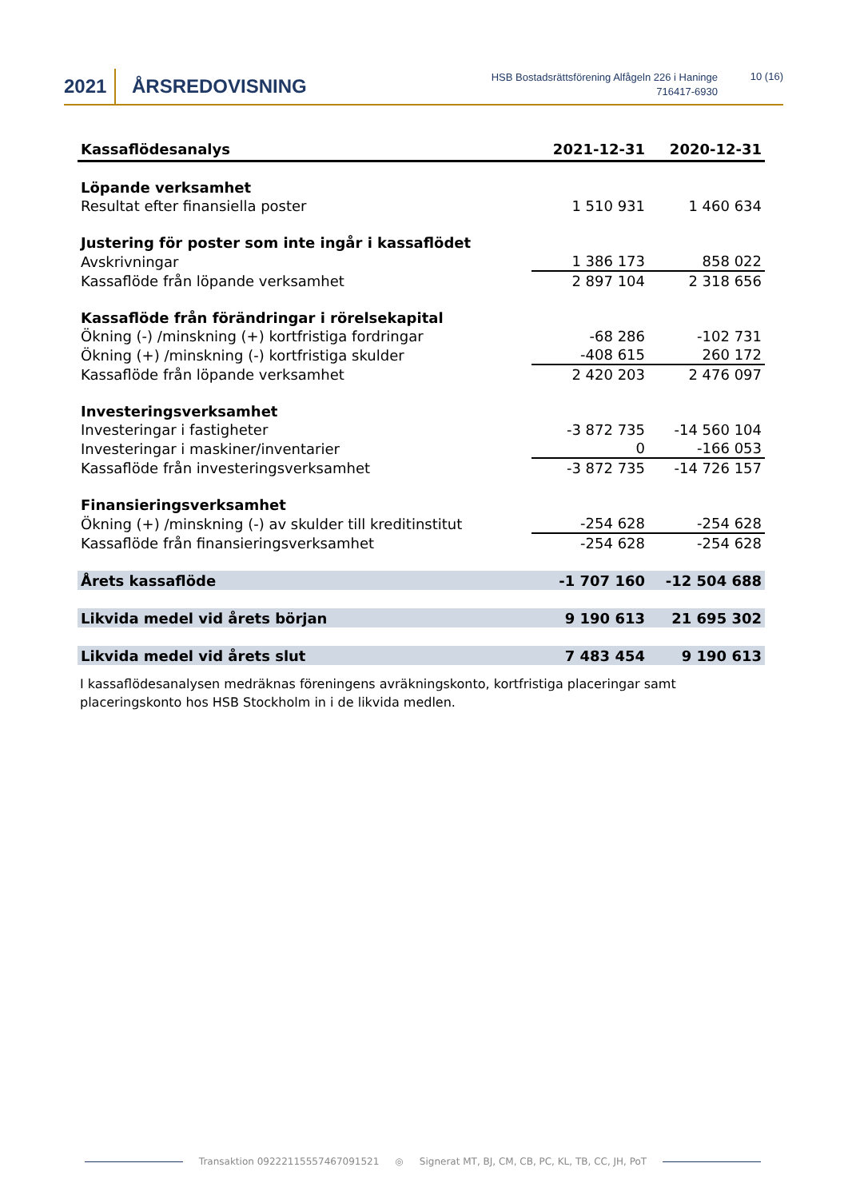2021 ÅRSREDOVISNING
HSB Bostadsrättsförening Alfågeln 226 i Haninge
716417-6930
10 (16)
| Kassaflödesanalys | 2021-12-31 | 2020-12-31 |
| --- | --- | --- |
| Löpande verksamhet | | |
| Resultat efter finansiella poster | 1 510 931 | 1 460 634 |
| Justering för poster som inte ingår i kassaflödet | | |
| Avskrivningar | 1 386 173 | 858 022 |
| Kassaflöde från löpande verksamhet | 2 897 104 | 2 318 656 |
| Kassaflöde från förändringar i rörelsekapital | | |
| Ökning (-) /minskning (+) kortfristiga fordringar | -68 286 | -102 731 |
| Ökning (+) /minskning (-) kortfristiga skulder | -408 615 | 260 172 |
| Kassaflöde från löpande verksamhet | 2 420 203 | 2 476 097 |
| Investeringsverksamhet | | |
| Investeringar i fastigheter | -3 872 735 | -14 560 104 |
| Investeringar i maskiner/inventarier | 0 | -166 053 |
| Kassaflöde från investeringsverksamhet | -3 872 735 | -14 726 157 |
| Finansieringsverksamhet | | |
| Ökning (+) /minskning (-) av skulder till kreditinstitut | -254 628 | -254 628 |
| Kassaflöde från finansieringsverksamhet | -254 628 | -254 628 |
| Årets kassaflöde | -1 707 160 | -12 504 688 |
| Likvida medel vid årets början | 9 190 613 | 21 695 302 |
| Likvida medel vid årets slut | 7 483 454 | 9 190 613 |
I kassaflödesanalysen medräknas föreningens avräkningskonto, kortfristiga placeringar samt placeringskonto hos HSB Stockholm in i de likvida medlen.
Transaktion 09222115557467091521 ◎ Signerat MT, BJ, CM, CB, PC, KL, TB, CC, JH, PoT